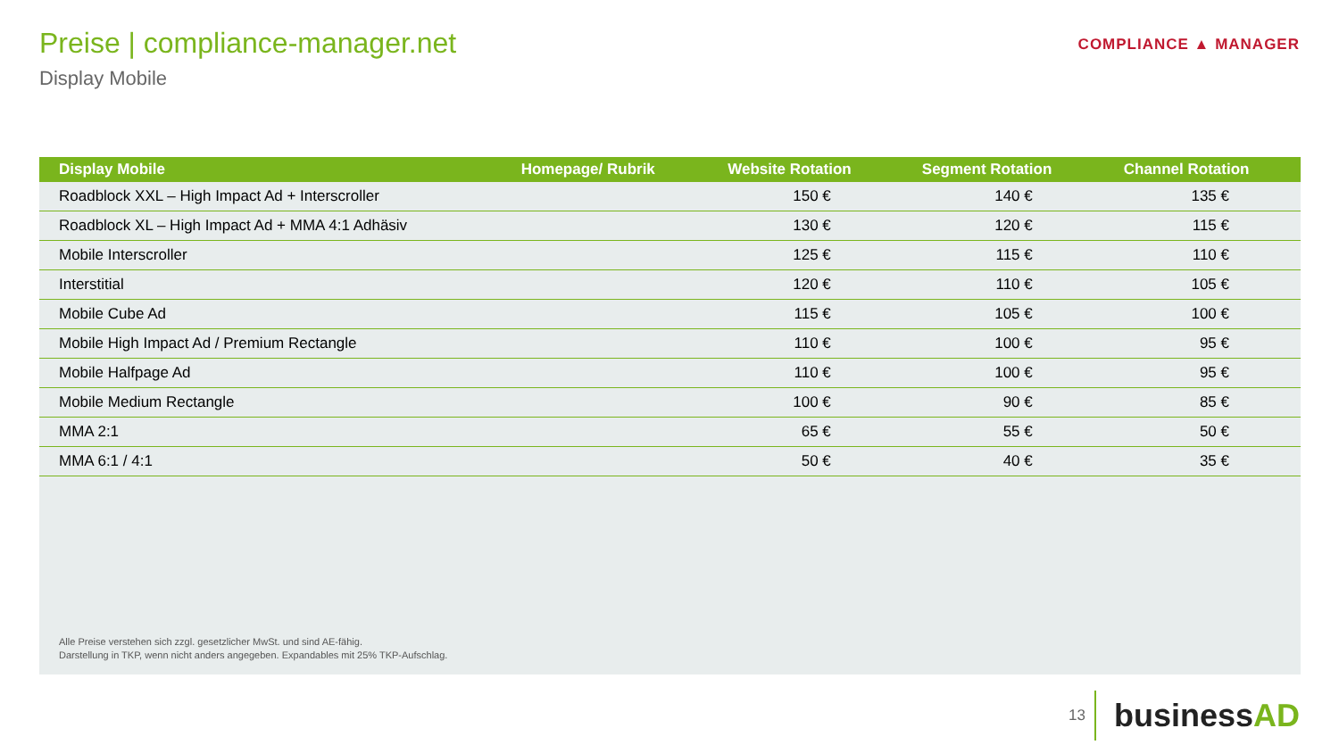Preise | compliance-manager.net
Display Mobile
COMPLIANCE ▲ MANAGER
| Display Mobile | Homepage/ Rubrik | Website Rotation | Segment Rotation | Channel Rotation |
| --- | --- | --- | --- | --- |
| Roadblock XXL – High Impact Ad + Interscroller | | 150 € | 140 € | 135 € |
| Roadblock XL – High Impact Ad + MMA 4:1 Adhäsiv | | 130 € | 120 € | 115 € |
| Mobile Interscroller | | 125 € | 115 € | 110 € |
| Interstitial | | 120 € | 110 € | 105 € |
| Mobile Cube Ad | | 115 € | 105 € | 100 € |
| Mobile High Impact Ad / Premium Rectangle | | 110 € | 100 € | 95 € |
| Mobile Halfpage Ad | | 110 € | 100 € | 95 € |
| Mobile Medium Rectangle | | 100 € | 90 € | 85 € |
| MMA 2:1 | | 65 € | 55 € | 50 € |
| MMA 6:1 / 4:1 | | 50 € | 40 € | 35 € |
Alle Preise verstehen sich zzgl. gesetzlicher MwSt. und sind AE-fähig.
Darstellung in TKP, wenn nicht anders angegeben. Expandables mit 25% TKP-Aufschlag.
13
businessAD